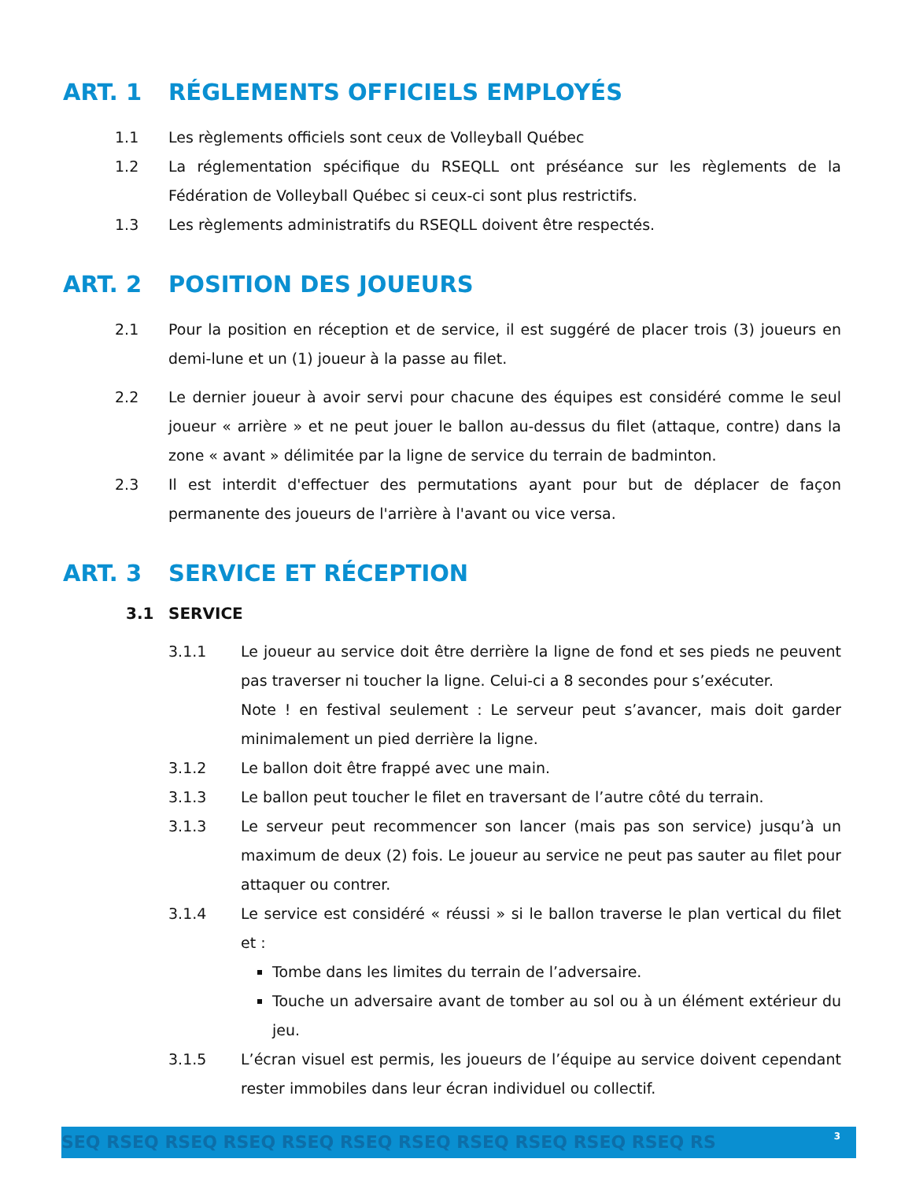ART. 1 RÉGLEMENTS OFFICIELS EMPLOYÉS
1.1 Les règlements officiels sont ceux de Volleyball Québec
1.2 La réglementation spécifique du RSEQLL ont préséance sur les règlements de la Fédération de Volleyball Québec si ceux-ci sont plus restrictifs.
1.3 Les règlements administratifs du RSEQLL doivent être respectés.
ART. 2 POSITION DES JOUEURS
2.1 Pour la position en réception et de service, il est suggéré de placer trois (3) joueurs en demi-lune et un (1) joueur à la passe au filet.
2.2 Le dernier joueur à avoir servi pour chacune des équipes est considéré comme le seul joueur « arrière » et ne peut jouer le ballon au-dessus du filet (attaque, contre) dans la zone « avant » délimitée par la ligne de service du terrain de badminton.
2.3 Il est interdit d'effectuer des permutations ayant pour but de déplacer de façon permanente des joueurs de l'arrière à l'avant ou vice versa.
ART. 3 SERVICE ET RÉCEPTION
3.1 SERVICE
3.1.1 Le joueur au service doit être derrière la ligne de fond et ses pieds ne peuvent pas traverser ni toucher la ligne. Celui-ci a 8 secondes pour s’exécuter.
Note ! en festival seulement : Le serveur peut s’avancer, mais doit garder minimalement un pied derrière la ligne.
3.1.2 Le ballon doit être frappé avec une main.
3.1.3 Le ballon peut toucher le filet en traversant de l’autre côté du terrain.
3.1.3 Le serveur peut recommencer son lancer (mais pas son service) jusqu’à un maximum de deux (2) fois. Le joueur au service ne peut pas sauter au filet pour attaquer ou contrer.
3.1.4 Le service est considéré « réussi » si le ballon traverse le plan vertical du filet et :
Tombe dans les limites du terrain de l’adversaire.
Touche un adversaire avant de tomber au sol ou à un élément extérieur du jeu.
3.1.5 L’écran visuel est permis, les joueurs de l’équipe au service doivent cependant rester immobiles dans leur écran individuel ou collectif.
SEQ RSEQ RSEQ RSEQ RSEQ RSEQ RSEQ RSEQ RSEQ RSEQ RSEQ RS
3